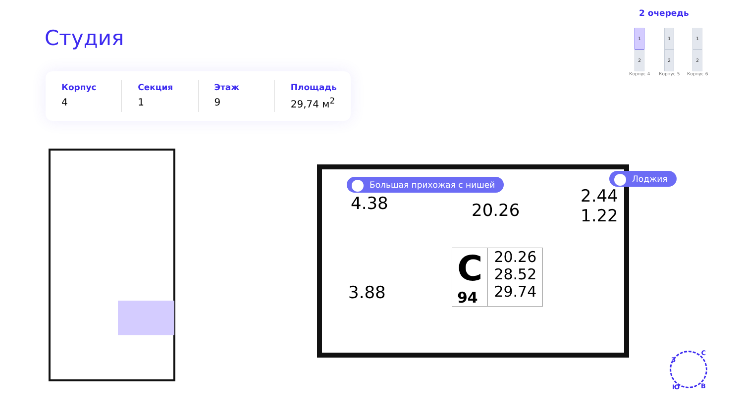2 очередь
1
2
Корпус 4
1
2
Корпус 5
1
2
Корпус 6
Студия
Корпус
4
Секция
1
Этаж
9
Площадь
29,74 м<sup>2</sup>
Большая прихожая с нишей
Лоджия
4.38 20.26
2.44
1.22
3.88
C
94
20.26
28.52
29.74
З
С
В Ю